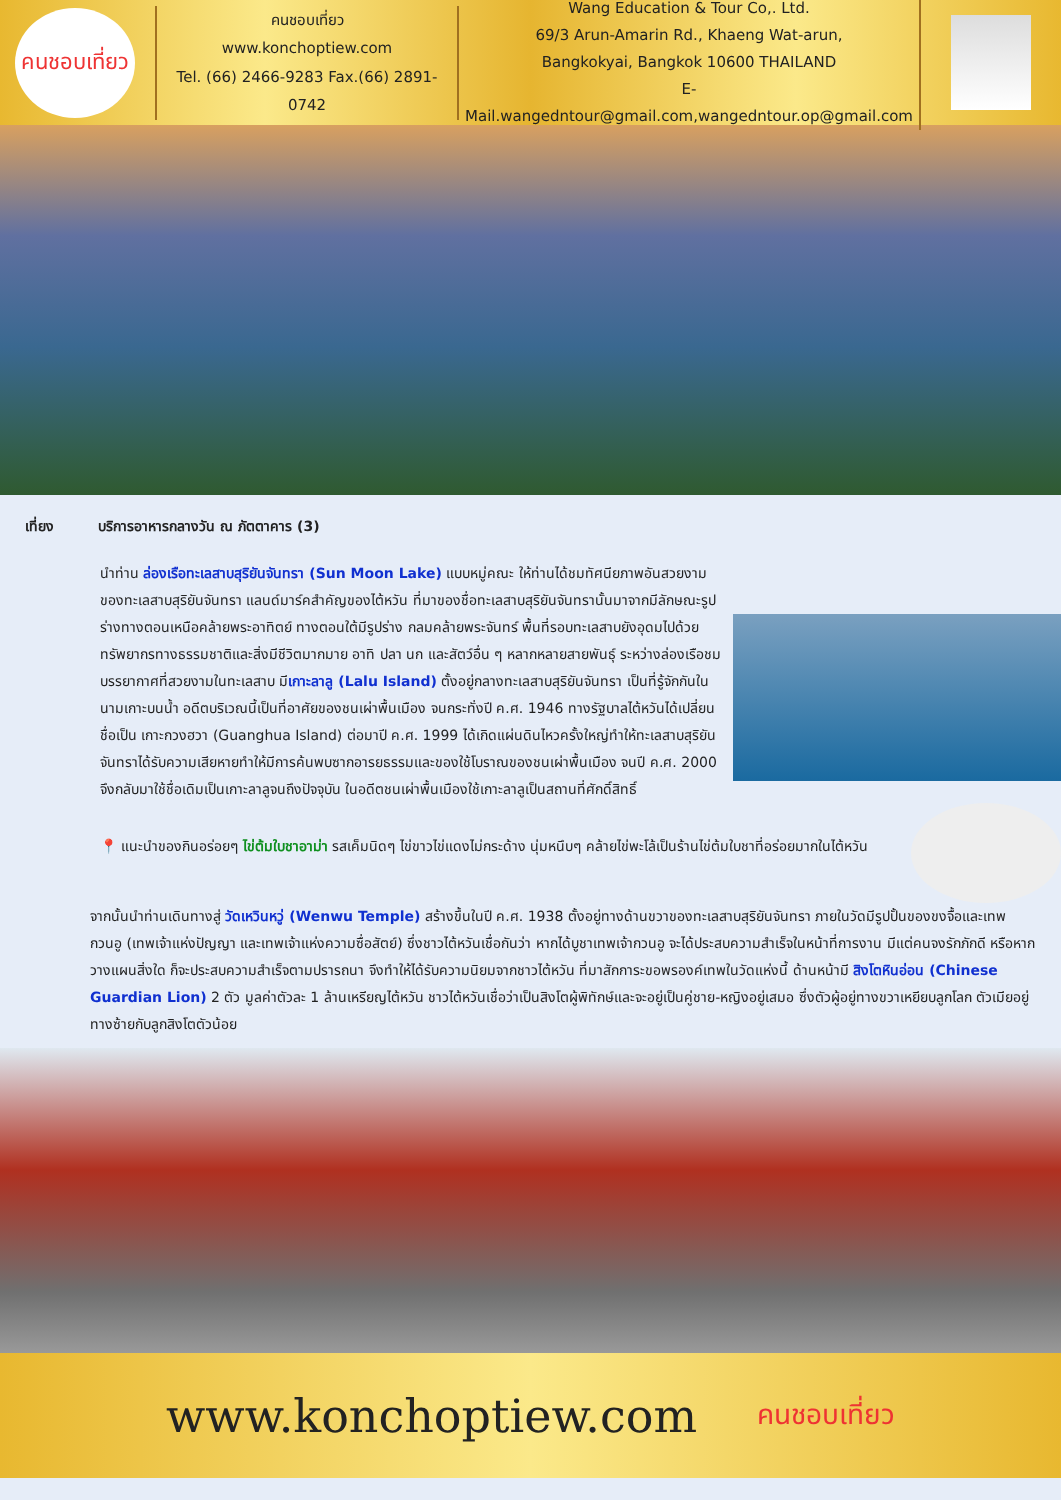คนชอบเที่ยว
คนชอบเที่ยว
www.konchoptiew.com
Tel. (66) 2466-9283 Fax.(66) 2891-0742
Wang Education & Tour Co,. Ltd.
69/3 Arun-Amarin Rd., Khaeng Wat-arun,
Bangkokyai, Bangkok 10600 THAILAND
E-Mail.wangedntour@gmail.com,wangedntour.op@gmail.com
เที่ยง บริการอาหารกลางวัน ณ ภัตตาคาร (3)
นำท่าน ล่องเรือทะเลสาบสุริยันจันทรา (Sun Moon Lake) แบบหมู่คณะ ให้ท่านได้ชมทัศนียภาพอันสวยงามของทะเลสาบสุริยันจันทรา แลนด์มาร์คสำคัญของไต้หวัน ที่มาของชื่อทะเลสาบสุริยันจันทรานั้นมาจากมีลักษณะรูปร่างทางตอนเหนือคล้ายพระอาทิตย์ ทางตอนใต้มีรูปร่าง กลมคล้ายพระจันทร์ พื้นที่รอบทะเลสาบยังอุดมไปด้วยทรัพยากรทางธรรมชาติและสิ่งมีชีวิตมากมาย อาทิ ปลา นก และสัตว์อื่น ๆ หลากหลายสายพันธุ์ ระหว่างล่องเรือชมบรรยากาศที่สวยงามในทะเลสาบ มีเกาะลาลู (Lalu Island) ตั้งอยู่กลางทะเลสาบสุริยันจันทรา เป็นที่รู้จักกันในนามเกาะบนน้ำ อดีตบริเวณนี้เป็นที่อาศัยของชนเผ่าพื้นเมือง จนกระทั่งปี ค.ศ. 1946 ทางรัฐบาลไต้หวันได้เปลี่ยนชื่อเป็น เกาะกวงฮวา (Guanghua Island) ต่อมาปี ค.ศ. 1999 ได้เกิดแผ่นดินไหวครั้งใหญ่ทำให้ทะเลสาบสุริยันจันทราได้รับความเสียหายทำให้มีการค้นพบซากอารยธรรมและของใช้โบราณของชนเผ่าพื้นเมือง จนปี ค.ศ. 2000 จึงกลับมาใช้ชื่อเดิมเป็นเกาะลาลูจนถึงปัจจุบัน ในอดีตชนเผ่าพื้นเมืองใช้เกาะลาลูเป็นสถานที่ศักดิ์สิทธิ์
📍 แนะนำของกินอร่อยๆ ไข่ต้มใบชาอาม่า รสเค็มนิดๆ ไข่ขาวไข่แดงไม่กระด้าง นุ่มหนึบๆ คล้ายไข่พะโล้เป็นร้านไข่ต้มใบชาที่อร่อยมากในไต้หวัน
จากนั้นนำท่านเดินทางสู่ วัดเหวินหวู่ (Wenwu Temple) สร้างขึ้นในปี ค.ศ. 1938 ตั้งอยู่ทางด้านขวาของทะเลสาบสุริยันจันทรา ภายในวัดมีรูปปั้นของขงจื้อและเทพกวนอู (เทพเจ้าแห่งปัญญา และเทพเจ้าแห่งความซื่อสัตย์) ซึ่งชาวไต้หวันเชื่อกันว่า หากได้บูชาเทพเจ้ากวนอู จะได้ประสบความสำเร็จในหน้าที่การงาน มีแต่คนจงรักภักดี หรือหากวางแผนสิ่งใด ก็จะประสบความสำเร็จตามปรารถนา จึงทำให้ได้รับความนิยมจากชาวไต้หวัน ที่มาสักการะขอพรองค์เทพในวัดแห่งนี้ ด้านหน้ามี สิงโตหินอ่อน (Chinese Guardian Lion) 2 ตัว มูลค่าตัวละ 1 ล้านเหรียญไต้หวัน ชาวไต้หวันเชื่อว่าเป็นสิงโตผู้พิทักษ์และจะอยู่เป็นคู่ชาย-หญิงอยู่เสมอ ซึ่งตัวผู้อยู่ทางขวาเหยียบลูกโลก ตัวเมียอยู่ทางซ้ายกับลูกสิงโตตัวน้อย
www.konchoptiew.com คนชอบเที่ยว